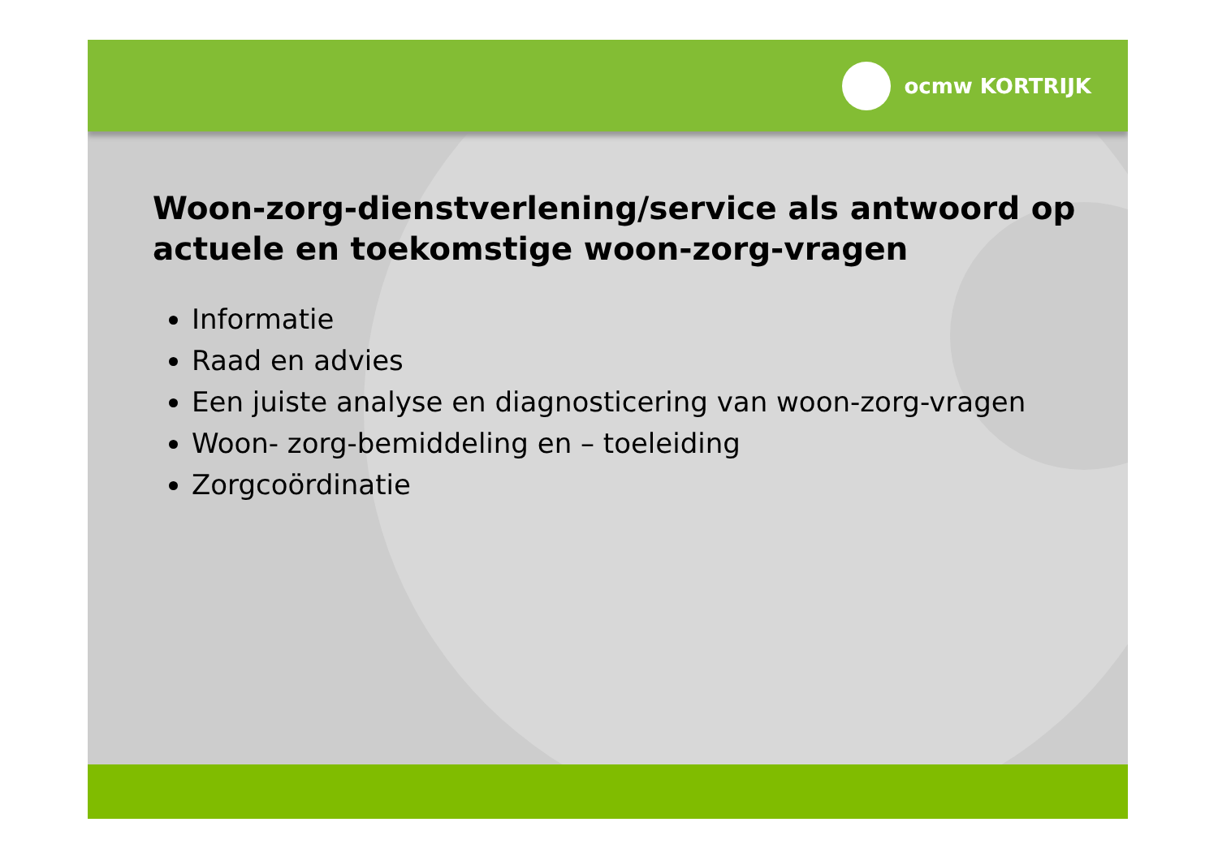ocmw KORTRIJK
Woon-zorg-dienstverlening/service als antwoord op actuele en toekomstige woon-zorg-vragen
Informatie
Raad en advies
Een juiste analyse en diagnosticering van woon-zorg-vragen
Woon- zorg-bemiddeling en – toeleiding
Zorgcoördinatie